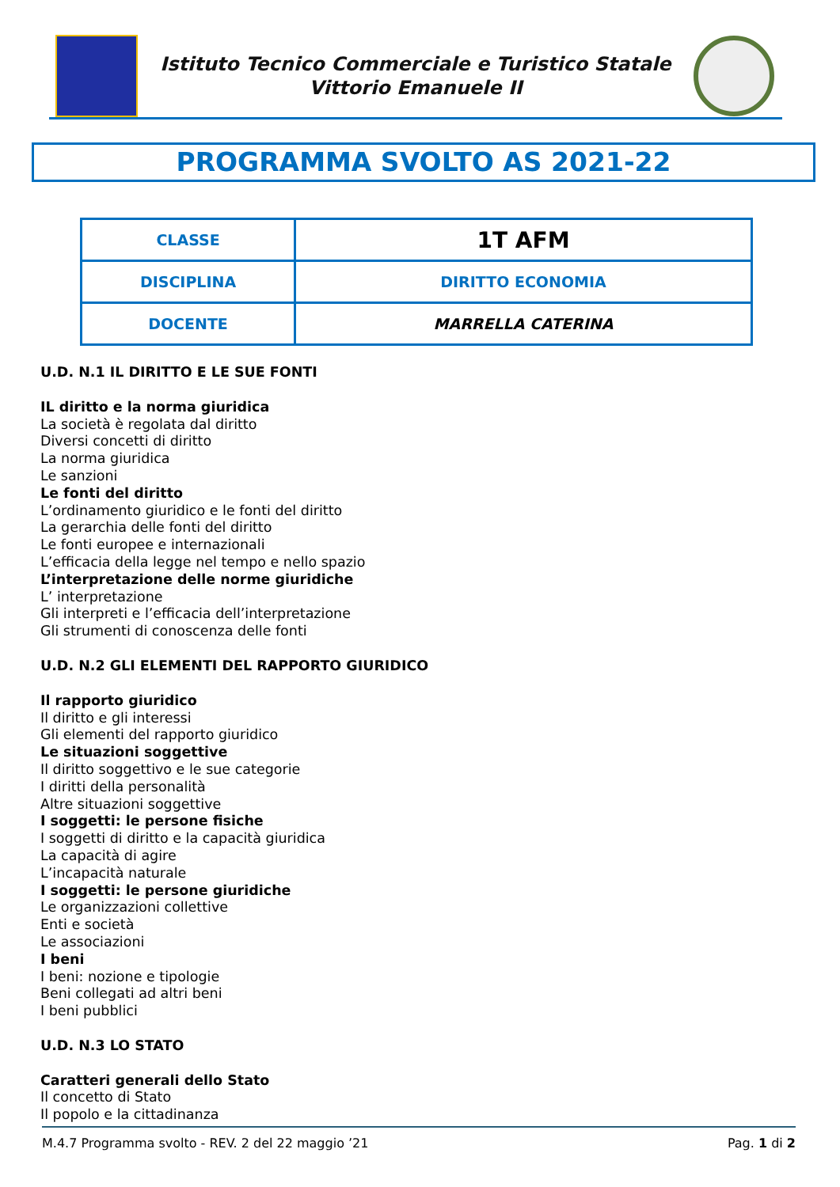Istituto Tecnico Commerciale e Turistico Statale
Vittorio Emanuele II
PROGRAMMA SVOLTO AS 2021-22
| CLASSE | 1T AFM |
| DISCIPLINA | DIRITTO ECONOMIA |
| DOCENTE | MARRELLA CATERINA |
U.D. N.1 IL DIRITTO E LE SUE FONTI
IL diritto e la norma giuridica
La società è regolata dal diritto
Diversi concetti di diritto
La norma giuridica
Le sanzioni
Le fonti del diritto
L’ordinamento giuridico e le fonti del diritto
La gerarchia delle fonti del diritto
Le fonti europee e internazionali
L’efficacia della legge nel tempo e nello spazio
L’interpretazione delle norme giuridiche
L’ interpretazione
Gli interpreti e l’efficacia dell’interpretazione
Gli strumenti di conoscenza delle fonti
U.D. N.2 GLI ELEMENTI DEL RAPPORTO GIURIDICO
Il rapporto giuridico
Il diritto e gli interessi
Gli elementi del rapporto giuridico
Le situazioni soggettive
Il diritto soggettivo e le sue categorie
I diritti della personalità
Altre situazioni soggettive
I soggetti: le persone fisiche
I soggetti di diritto e la capacità giuridica
La capacità di agire
L’incapacità naturale
I soggetti: le persone giuridiche
Le organizzazioni collettive
Enti e società
Le associazioni
I beni
I beni: nozione e tipologie
Beni collegati ad altri beni
I beni pubblici
U.D. N.3 LO STATO
Caratteri generali dello Stato
Il concetto di Stato
Il popolo e la cittadinanza
M.4.7 Programma svolto - REV. 2 del 22 maggio ’21 Pag. 1 di 2